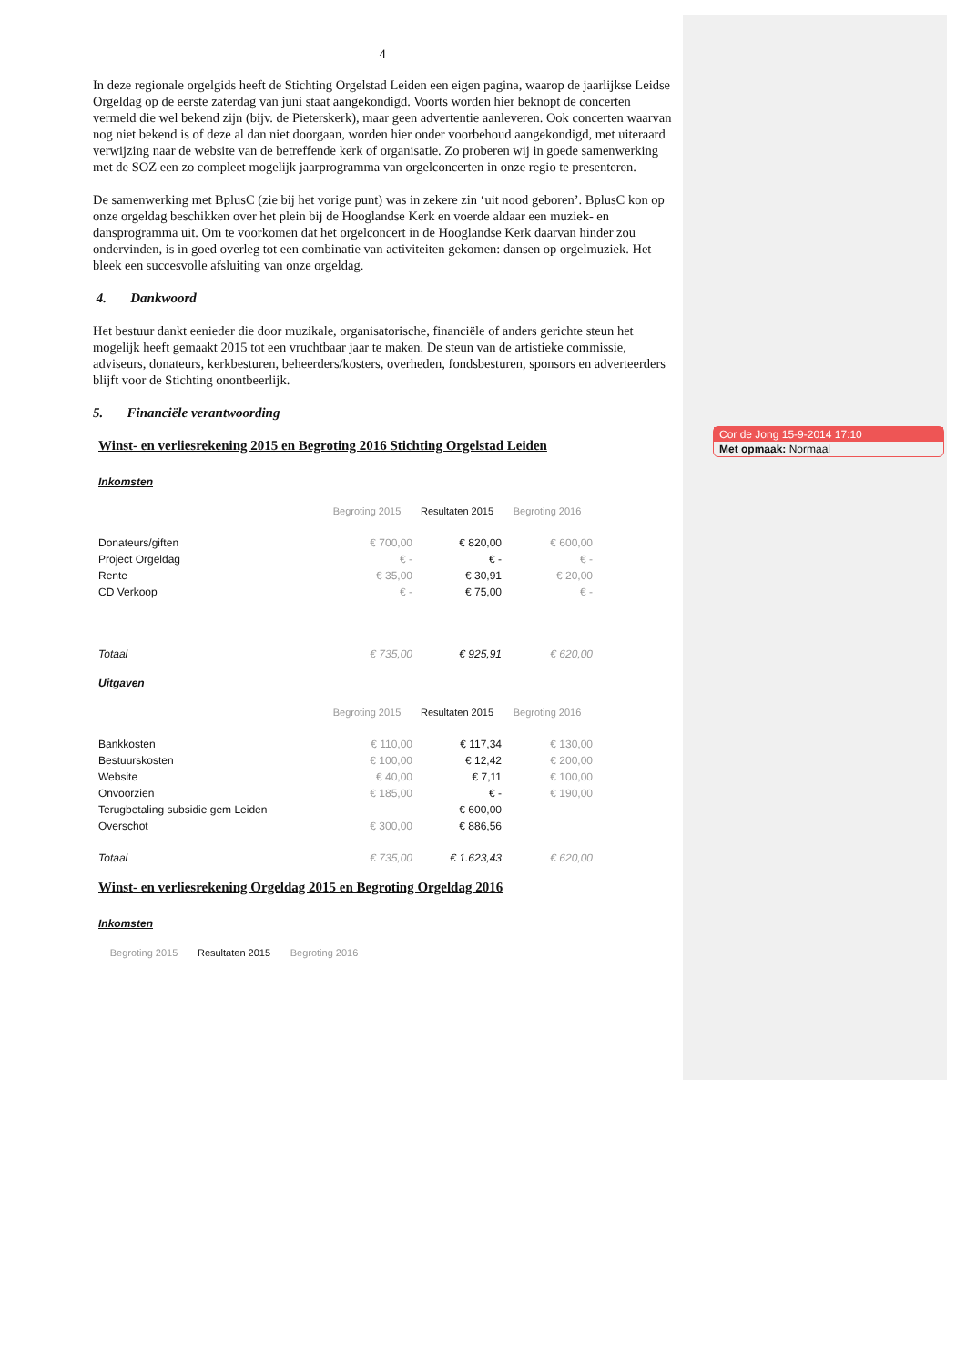4
In deze regionale orgelgids heeft de Stichting Orgelstad Leiden een eigen pagina, waarop de jaarlijkse Leidse Orgeldag op de eerste zaterdag van juni staat aangekondigd. Voorts worden hier beknopt de concerten vermeld die wel bekend zijn (bijv. de Pieterskerk), maar geen advertentie aanleveren. Ook concerten waarvan nog niet bekend is of deze al dan niet doorgaan, worden hier onder voorbehoud aangekondigd, met uiteraard verwijzing naar de website van de betreffende kerk of organisatie. Zo proberen wij in goede samenwerking met de SOZ een zo compleet mogelijk jaarprogramma van orgelconcerten in onze regio te presenteren.
De samenwerking met BplusC (zie bij het vorige punt) was in zekere zin ‘uit nood geboren’. BplusC kon op onze orgeldag beschikken over het plein bij de Hooglandse Kerk en voerde aldaar een muziek- en dansprogramma uit. Om te voorkomen dat het orgelconcert in de Hooglandse Kerk daarvan hinder zou ondervinden, is in goed overleg tot een combinatie van activiteiten gekomen: dansen op orgelmuziek. Het bleek een succesvolle afsluiting van onze orgeldag.
4. Dankwoord
Het bestuur dankt eenieder die door muzikale, organisatorische, financiële of anders gerichte steun het mogelijk heeft gemaakt 2015 tot een vruchtbaar jaar te maken. De steun van de artistieke commissie, adviseurs, donateurs, kerkbesturen, beheerders/kosters, overheden, fondsbesturen, sponsors en adverteerders blijft voor de Stichting onontbeerlijk.
5. Financiële verantwoording
Winst- en verliesrekening 2015 en Begroting 2016 Stichting Orgelstad Leiden
Inkomsten
| | Begroting 2015 | Resultaten 2015 | Begroting 2016 |
| --- | --- | --- | --- |
| Donateurs/giften | € 700,00 | € 820,00 | € 600,00 |
| Project Orgeldag | € - | € - | € - |
| Rente | € 35,00 | € 30,91 | € 20,00 |
| CD Verkoop | € - | € 75,00 | € - |
| Totaal | € 735,00 | € 925,91 | € 620,00 |
Uitgaven
| | Begroting 2015 | Resultaten 2015 | Begroting 2016 |
| --- | --- | --- | --- |
| Bankkosten | € 110,00 | € 117,34 | € 130,00 |
| Bestuurskosten | € 100,00 | € 12,42 | € 200,00 |
| Website | € 40,00 | € 7,11 | € 100,00 |
| Onvoorzien | € 185,00 | € - | € 190,00 |
| Terugbetaling subsidie gem Leiden | | € 600,00 | |
| Overschot | € 300,00 | € 886,56 | |
| Totaal | € 735,00 | € 1.623,43 | € 620,00 |
Winst- en verliesrekening Orgeldag 2015 en Begroting Orgeldag 2016
Inkomsten
| | Begroting 2015 | Resultaten 2015 | Begroting 2016 |
| --- | --- | --- | --- |
Cor de Jong 15-9-2014 17:10
Met opmaak: Normaal